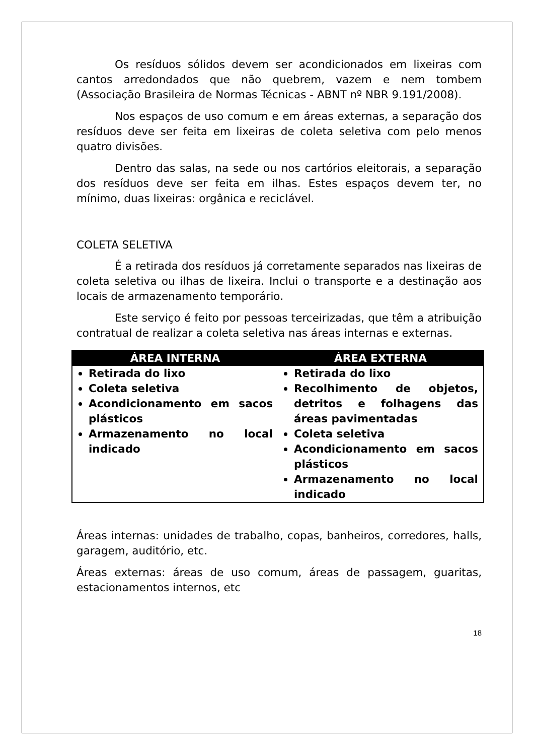Os resíduos sólidos devem ser acondicionados em lixeiras com cantos arredondados que não quebrem, vazem e nem tombem (Associação Brasileira de Normas Técnicas - ABNT nº NBR 9.191/2008).
Nos espaços de uso comum e em áreas externas, a separação dos resíduos deve ser feita em lixeiras de coleta seletiva com pelo menos quatro divisões.
Dentro das salas, na sede ou nos cartórios eleitorais, a separação dos resíduos deve ser feita em ilhas. Estes espaços devem ter, no mínimo, duas lixeiras: orgânica e reciclável.
COLETA SELETIVA
É a retirada dos resíduos já corretamente separados nas lixeiras de coleta seletiva ou ilhas de lixeira. Inclui o transporte e a destinação aos locais de armazenamento temporário.
Este serviço é feito por pessoas terceirizadas, que têm a atribuição contratual de realizar a coleta seletiva nas áreas internas e externas.
| ÁREA INTERNA | ÁREA EXTERNA |
| --- | --- |
| Retirada do lixo Coleta seletiva Acondicionamento em sacos plásticos Armazenamento no local indicado | Retirada do lixo Recolhimento de objetos, detritos e folhagens das áreas pavimentadas Coleta seletiva Acondicionamento em sacos plásticos Armazenamento no local indicado |
Áreas internas: unidades de trabalho, copas, banheiros, corredores, halls, garagem, auditório, etc.
Áreas externas: áreas de uso comum, áreas de passagem, guaritas, estacionamentos internos, etc
18